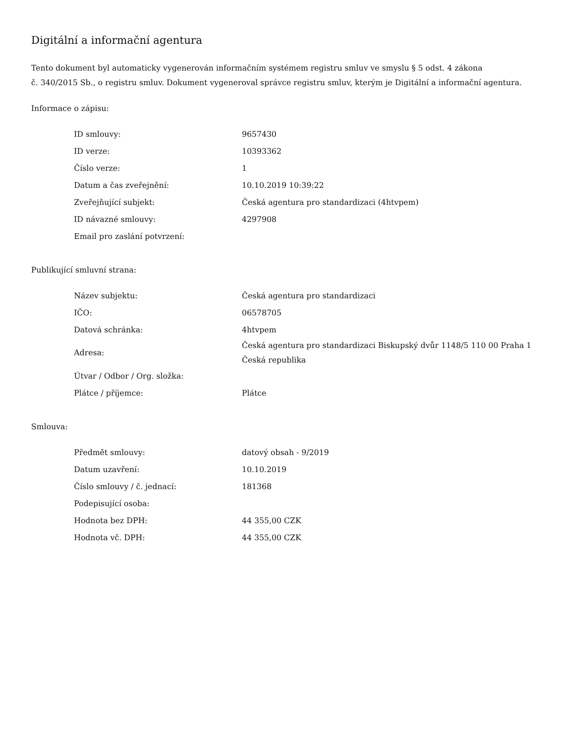Digitální a informační agentura
Tento dokument byl automaticky vygenerován informačním systémem registru smluv ve smyslu § 5 odst. 4 zákona
č. 340/2015 Sb., o registru smluv. Dokument vygeneroval správce registru smluv, kterým je Digitální a informační agentura.
Informace o zápisu:
| ID smlouvy: | 9657430 |
| ID verze: | 10393362 |
| Číslo verze: | 1 |
| Datum a čas zveřejnění: | 10.10.2019 10:39:22 |
| Zveřejňující subjekt: | Česká agentura pro standardizaci (4htvpem) |
| ID návazné smlouvy: | 4297908 |
| Email pro zaslání potvrzení: | |
Publikující smluvní strana:
| Název subjektu: | Česká agentura pro standardizaci |
| IČO: | 06578705 |
| Datová schránka: | 4htvpem |
| Adresa: | Česká agentura pro standardizaci Biskupský dvůr 1148/5 110 00 Praha 1 Česká republika |
| Útvar / Odbor / Org. složka: | |
| Plátce / příjemce: | Plátce |
Smlouva:
| Předmět smlouvy: | datový obsah - 9/2019 |
| Datum uzavření: | 10.10.2019 |
| Číslo smlouvy / č. jednací: | 181368 |
| Podepisující osoba: | |
| Hodnota bez DPH: | 44 355,00 CZK |
| Hodnota vč. DPH: | 44 355,00 CZK |